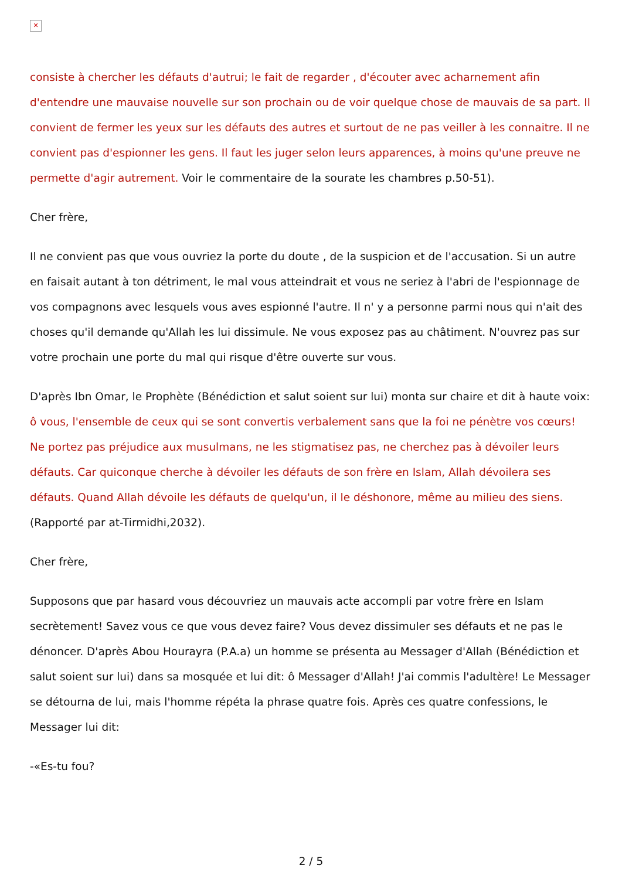✕
consiste à chercher les défauts d'autrui; le fait de regarder , d'écouter avec acharnement afin d'entendre une mauvaise nouvelle sur son prochain ou de voir quelque chose de mauvais de sa part. Il convient de fermer les yeux sur les défauts des autres et surtout de ne pas veiller à les connaitre. Il ne convient pas d'espionner les gens. Il faut les juger selon leurs apparences, à moins qu'une preuve ne permette d'agir autrement. Voir le commentaire de la sourate les chambres p.50-51).
Cher frère,
Il ne convient pas que vous ouvriez la porte du doute , de la suspicion et de l'accusation. Si un autre en faisait autant à ton détriment, le mal vous atteindrait et vous ne seriez à l'abri de l'espionnage de vos compagnons avec lesquels vous aves espionné l'autre. Il n' y a personne parmi nous qui n'ait des choses qu'il demande qu'Allah les lui dissimule. Ne vous exposez pas au châtiment. N'ouvrez pas sur votre prochain une porte du mal qui risque d'être ouverte sur vous.
D'après Ibn Omar, le Prophète (Bénédiction et salut soient sur lui) monta sur chaire et dit à haute voix: ô vous, l'ensemble de ceux qui se sont convertis verbalement sans que la foi ne pénètre vos cœurs! Ne portez pas préjudice aux musulmans, ne les stigmatisez pas, ne cherchez pas à dévoiler leurs défauts. Car quiconque cherche à dévoiler les défauts de son frère en Islam, Allah dévoilera ses défauts. Quand Allah dévoile les défauts de quelqu'un, il le déshonore, même au milieu des siens. (Rapporté par at-Tirmidhi,2032).
Cher frère,
Supposons que par hasard vous découvriez un mauvais acte accompli par votre frère en Islam secrètement! Savez vous ce que vous devez faire? Vous devez dissimuler ses défauts et ne pas le dénoncer. D'après Abou Hourayra (P.A.a) un homme se présenta au Messager d'Allah (Bénédiction et salut soient sur lui) dans sa mosquée et lui dit: ô Messager d'Allah! J'ai commis l'adultère! Le Messager se détourna de lui, mais l'homme répéta la phrase quatre fois. Après ces quatre confessions, le Messager lui dit:
-«Es-tu fou?
2 / 5